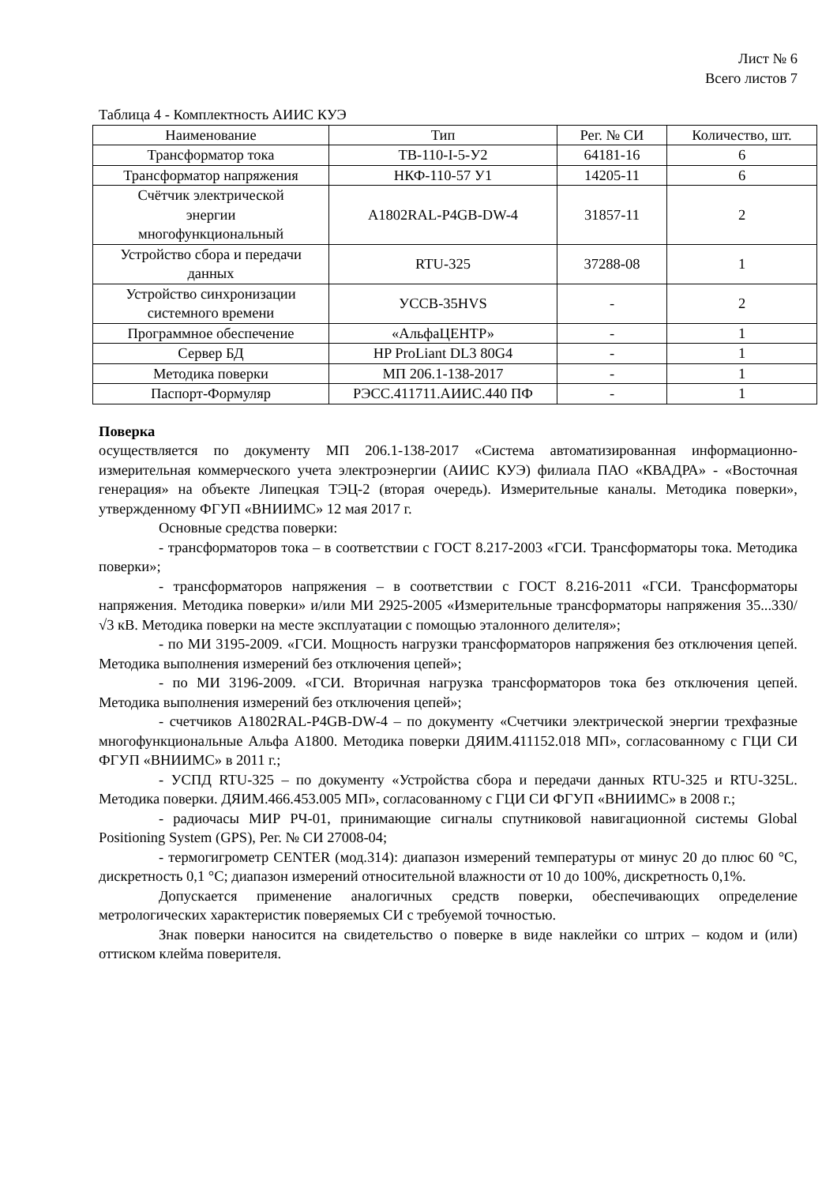Лист № 6
Всего листов 7
Таблица 4 - Комплектность АИИС КУЭ
| Наименование | Тип | Рег. № СИ | Количество, шт. |
| --- | --- | --- | --- |
| Трансформатор тока | ТВ-110-I-5-У2 | 64181-16 | 6 |
| Трансформатор напряжения | НКФ-110-57 У1 | 14205-11 | 6 |
| Счётчик электрической энергии многофункциональный | A1802RAL-P4GB-DW-4 | 31857-11 | 2 |
| Устройство сбора и передачи данных | RTU-325 | 37288-08 | 1 |
| Устройство синхронизации системного времени | УССВ-35HVS | - | 2 |
| Программное обеспечение | «АльфаЦЕНТР» | - | 1 |
| Сервер БД | HP ProLiant DL3 80G4 | - | 1 |
| Методика поверки | МП 206.1-138-2017 | - | 1 |
| Паспорт-Формуляр | РЭСС.411711.АИИС.440 ПФ | - | 1 |
Поверка
осуществляется по документу МП 206.1-138-2017 «Система автоматизированная информационно-измерительная коммерческого учета электроэнергии (АИИС КУЭ) филиала ПАО «КВАДРА» - «Восточная генерация» на объекте Липецкая ТЭЦ-2 (вторая очередь). Измерительные каналы. Методика поверки», утвержденному ФГУП «ВНИИМС» 12 мая 2017 г.
Основные средства поверки:
- трансформаторов тока – в соответствии с ГОСТ 8.217-2003 «ГСИ. Трансформаторы тока. Методика поверки»;
- трансформаторов напряжения – в соответствии с ГОСТ 8.216-2011 «ГСИ. Трансформаторы напряжения. Методика поверки» и/или МИ 2925-2005 «Измерительные трансформаторы напряжения 35...330/√3 кВ. Методика поверки на месте эксплуатации с помощью эталонного делителя»;
- по МИ 3195-2009. «ГСИ. Мощность нагрузки трансформаторов напряжения без отключения цепей. Методика выполнения измерений без отключения цепей»;
- по МИ 3196-2009. «ГСИ. Вторичная нагрузка трансформаторов тока без отключения цепей. Методика выполнения измерений без отключения цепей»;
- счетчиков A1802RAL-P4GB-DW-4 – по документу «Счетчики электрической энергии трехфазные многофункциональные Альфа А1800. Методика поверки ДЯИМ.411152.018 МП», согласованному с ГЦИ СИ ФГУП «ВНИИМС» в 2011 г.;
- УСПД RTU-325 – по документу «Устройства сбора и передачи данных RTU-325 и RTU-325L. Методика поверки. ДЯИМ.466.453.005 МП», согласованному с ГЦИ СИ ФГУП «ВНИИМС» в 2008 г.;
- радиочасы МИР РЧ-01, принимающие сигналы спутниковой навигационной системы Global Positioning System (GPS), Рег. № СИ 27008-04;
- термогигрометр CENTER (мод.314): диапазон измерений температуры от минус 20 до плюс 60 °C, дискретность 0,1 °C; диапазон измерений относительной влажности от 10 до 100%, дискретность 0,1%.
Допускается применение аналогичных средств поверки, обеспечивающих определение метрологических характеристик поверяемых СИ с требуемой точностью.
Знак поверки наносится на свидетельство о поверке в виде наклейки со штрих – кодом и (или) оттиском клейма поверителя.